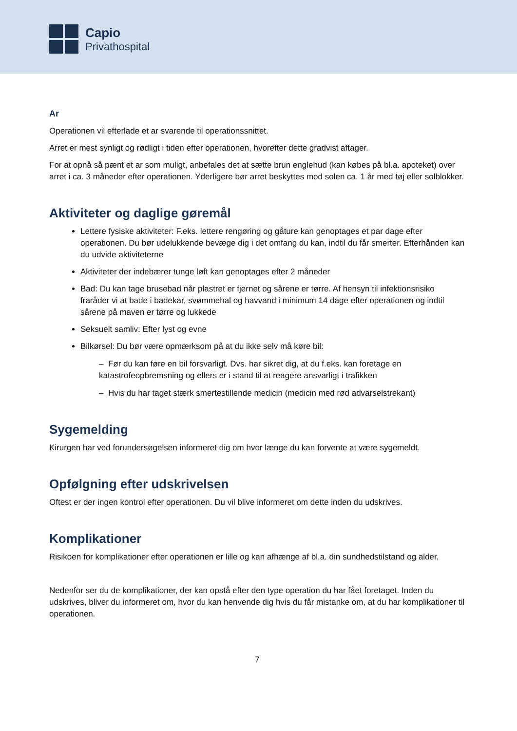Capio
Privathospital
Ar
Operationen vil efterlade et ar svarende til operationssnittet.
Arret er mest synligt og rødligt i tiden efter operationen, hvorefter dette gradvist aftager.
For at opnå så pænt et ar som muligt, anbefales det at sætte brun englehud (kan købes på bl.a. apoteket) over arret i ca. 3 måneder efter operationen. Yderligere bør arret beskyttes mod solen ca. 1 år med tøj eller solblokker.
Aktiviteter og daglige gøremål
Lettere fysiske aktiviteter: F.eks. lettere rengøring og gåture kan genoptages et par dage efter operationen. Du bør udelukkende bevæge dig i det omfang du kan, indtil du får smerter. Efterhånden kan du udvide aktiviteterne
Aktiviteter der indebærer tunge løft kan genoptages efter 2 måneder
Bad: Du kan tage brusebad når plastret er fjernet og sårene er tørre. Af hensyn til infektionsrisiko fraråder vi at bade i badekar, svømmehal og havvand i minimum 14 dage efter operationen og indtil sårene på maven er tørre og lukkede
Seksuelt samliv: Efter lyst og evne
Bilkørsel: Du bør være opmærksom på at du ikke selv må køre bil:
– Før du kan føre en bil forsvarligt. Dvs. har sikret dig, at du f.eks. kan foretage en katastrofeopbremsning og ellers er i stand til at reagere ansvarligt i trafikken
– Hvis du har taget stærk smertestillende medicin (medicin med rød advarselstrekant)
Sygemelding
Kirurgen har ved forundersøgelsen informeret dig om hvor længe du kan forvente at være sygemeldt.
Opfølgning efter udskrivelsen
Oftest er der ingen kontrol efter operationen. Du vil blive informeret om dette inden du udskrives.
Komplikationer
Risikoen for komplikationer efter operationen er lille og kan afhænge af bl.a. din sundhedstilstand og alder.
Nedenfor ser du de komplikationer, der kan opstå efter den type operation du har fået foretaget. Inden du udskrives, bliver du informeret om, hvor du kan henvende dig hvis du får mistanke om, at du har komplikationer til operationen.
7